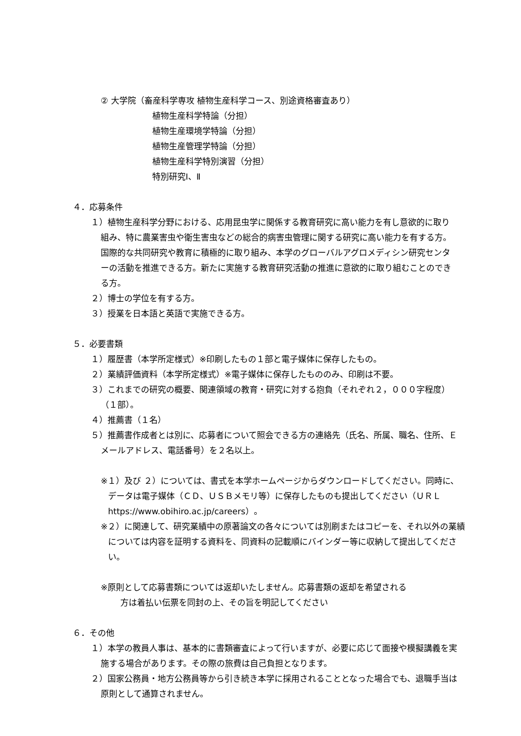② 大学院（畜産科学専攻 植物生産科学コース、別途資格審査あり）
植物生産科学特論（分担）
植物生産環境学特論（分担）
植物生産管理学特論（分担）
植物生産科学特別演習（分担）
特別研究Ⅰ、Ⅱ
４．応募条件
１）植物生産科学分野における、応用昆虫学に関係する教育研究に高い能力を有し意欲的に取り組み、特に農業害虫や衛生害虫などの総合的病害虫管理に関する研究に高い能力を有する方。国際的な共同研究や教育に積極的に取り組み、本学のグローバルアグロメディシン研究センターの活動を推進できる方。新たに実施する教育研究活動の推進に意欲的に取り組むことのできる方。
２）博士の学位を有する方。
３）授業を日本語と英語で実施できる方。
５．必要書類
１）履歴書（本学所定様式）※印刷したもの１部と電子媒体に保存したもの。
２）業績評価資料（本学所定様式）※電子媒体に保存したもののみ、印刷は不要。
３）これまでの研究の概要、関連領域の教育・研究に対する抱負（それぞれ２，０００字程度）（１部）。
４）推薦書（１名）
５）推薦書作成者とは別に、応募者について照会できる方の連絡先（氏名、所属、職名、住所、Ｅメールアドレス、電話番号）を２名以上。
※１）及び ２）については、書式を本学ホームページからダウンロードしてください。同時に、データは電子媒体（ＣＤ、ＵＳＢメモリ等）に保存したものも提出してください（ＵＲＬ https://www.obihiro.ac.jp/careers）。
※２）に関連して、研究業績中の原著論文の各々については別刷またはコピーを、それ以外の業績については内容を証明する資料を、同資料の記載順にバインダー等に収納して提出してください。
※原則として応募書類については返却いたしません。応募書類の返却を希望される
方は着払い伝票を同封の上、その旨を明記してください
６．その他
１）本学の教員人事は、基本的に書類審査によって行いますが、必要に応じて面接や模擬講義を実施する場合があります。その際の旅費は自己負担となります。
２）国家公務員・地方公務員等から引き続き本学に採用されることとなった場合でも、退職手当は原則として通算されません。